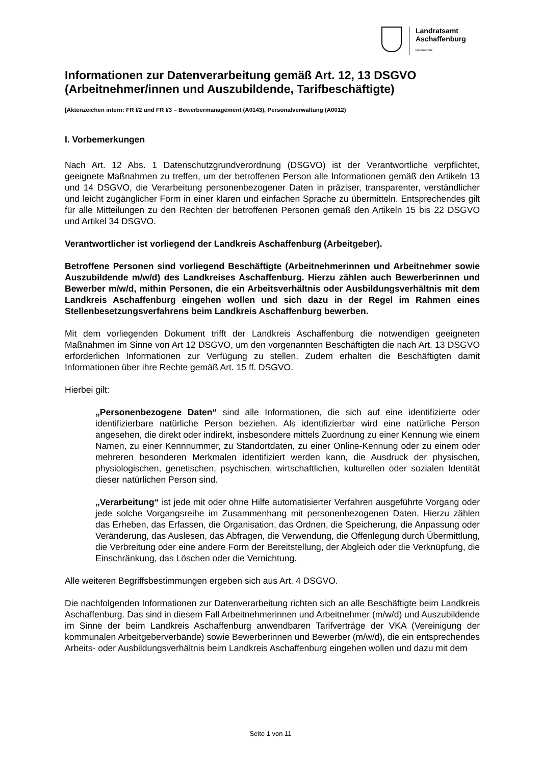Landratsamt
Aschaffenburg
Datenschutz
Informationen zur Datenverarbeitung gemäß Art. 12, 13 DSGVO (Arbeitnehmer/innen und Auszubildende, Tarifbeschäftigte)
[Aktenzeichen intern: FR I/2 und FR I/3 – Bewerbermanagement (A0143), Personalverwaltung (A0012)
I. Vorbemerkungen
Nach Art. 12 Abs. 1 Datenschutzgrundverordnung (DSGVO) ist der Verantwortliche verpflichtet, geeignete Maßnahmen zu treffen, um der betroffenen Person alle Informationen gemäß den Artikeln 13 und 14 DSGVO, die Verarbeitung personenbezogener Daten in präziser, transparenter, verständlicher und leicht zugänglicher Form in einer klaren und einfachen Sprache zu übermitteln. Entsprechendes gilt für alle Mitteilungen zu den Rechten der betroffenen Personen gemäß den Artikeln 15 bis 22 DSGVO und Artikel 34 DSGVO.
Verantwortlicher ist vorliegend der Landkreis Aschaffenburg (Arbeitgeber).
Betroffene Personen sind vorliegend Beschäftigte (Arbeitnehmerinnen und Arbeitnehmer sowie Auszubildende m/w/d) des Landkreises Aschaffenburg. Hierzu zählen auch Bewerberinnen und Bewerber m/w/d, mithin Personen, die ein Arbeitsverhältnis oder Ausbildungsverhältnis mit dem Landkreis Aschaffenburg eingehen wollen und sich dazu in der Regel im Rahmen eines Stellenbesetzungsverfahrens beim Landkreis Aschaffenburg bewerben.
Mit dem vorliegenden Dokument trifft der Landkreis Aschaffenburg die notwendigen geeigneten Maßnahmen im Sinne von Art 12 DSGVO, um den vorgenannten Beschäftigten die nach Art. 13 DSGVO erforderlichen Informationen zur Verfügung zu stellen. Zudem erhalten die Beschäftigten damit Informationen über ihre Rechte gemäß Art. 15 ff. DSGVO.
Hierbei gilt:
„Personenbezogene Daten“ sind alle Informationen, die sich auf eine identifizierte oder identifizierbare natürliche Person beziehen. Als identifizierbar wird eine natürliche Person angesehen, die direkt oder indirekt, insbesondere mittels Zuordnung zu einer Kennung wie einem Namen, zu einer Kennnummer, zu Standortdaten, zu einer Online-Kennung oder zu einem oder mehreren besonderen Merkmalen identifiziert werden kann, die Ausdruck der physischen, physiologischen, genetischen, psychischen, wirtschaftlichen, kulturellen oder sozialen Identität dieser natürlichen Person sind.
„Verarbeitung“ ist jede mit oder ohne Hilfe automatisierter Verfahren ausgeführte Vorgang oder jede solche Vorgangsreihe im Zusammenhang mit personenbezogenen Daten. Hierzu zählen das Erheben, das Erfassen, die Organisation, das Ordnen, die Speicherung, die Anpassung oder Veränderung, das Auslesen, das Abfragen, die Verwendung, die Offenlegung durch Übermittlung, die Verbreitung oder eine andere Form der Bereitstellung, der Abgleich oder die Verknüpfung, die Einschränkung, das Löschen oder die Vernichtung.
Alle weiteren Begriffsbestimmungen ergeben sich aus Art. 4 DSGVO.
Die nachfolgenden Informationen zur Datenverarbeitung richten sich an alle Beschäftigte beim Landkreis Aschaffenburg. Das sind in diesem Fall Arbeitnehmerinnen und Arbeitnehmer (m/w/d) und Auszubildende im Sinne der beim Landkreis Aschaffenburg anwendbaren Tarifverträge der VKA (Vereinigung der kommunalen Arbeitgeberverbände) sowie Bewerberinnen und Bewerber (m/w/d), die ein entsprechendes Arbeits- oder Ausbildungsverhältnis beim Landkreis Aschaffenburg eingehen wollen und dazu mit dem
Seite 1 von 11